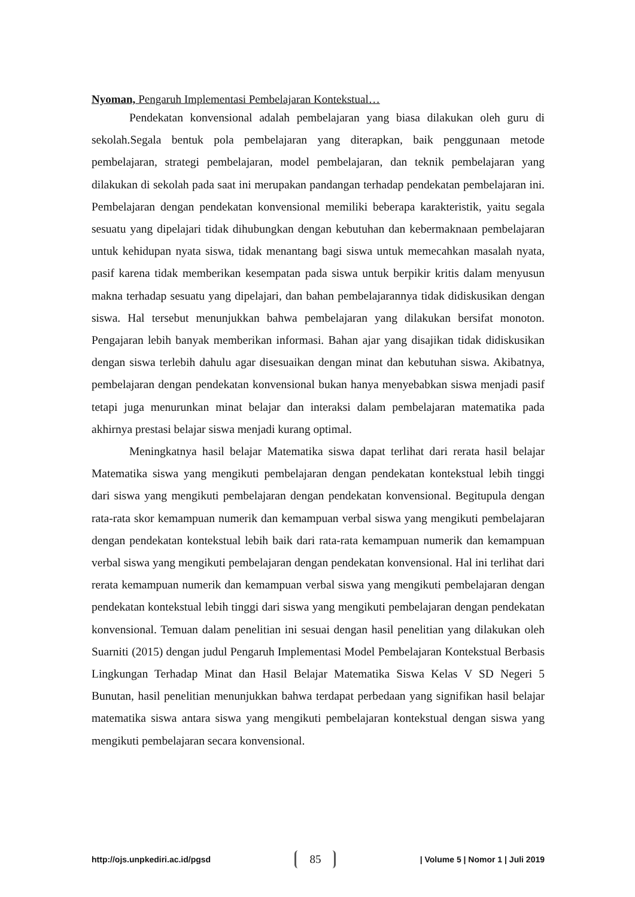Nyoman, Pengaruh Implementasi Pembelajaran Kontekstual…
Pendekatan konvensional adalah pembelajaran yang biasa dilakukan oleh guru di sekolah.Segala bentuk pola pembelajaran yang diterapkan, baik penggunaan metode pembelajaran, strategi pembelajaran, model pembelajaran, dan teknik pembelajaran yang dilakukan di sekolah pada saat ini merupakan pandangan terhadap pendekatan pembelajaran ini. Pembelajaran dengan pendekatan konvensional memiliki beberapa karakteristik, yaitu segala sesuatu yang dipelajari tidak dihubungkan dengan kebutuhan dan kebermaknaan pembelajaran untuk kehidupan nyata siswa, tidak menantang bagi siswa untuk memecahkan masalah nyata, pasif karena tidak memberikan kesempatan pada siswa untuk berpikir kritis dalam menyusun makna terhadap sesuatu yang dipelajari, dan bahan pembelajarannya tidak didiskusikan dengan siswa. Hal tersebut menunjukkan bahwa pembelajaran yang dilakukan bersifat monoton. Pengajaran lebih banyak memberikan informasi. Bahan ajar yang disajikan tidak didiskusikan dengan siswa terlebih dahulu agar disesuaikan dengan minat dan kebutuhan siswa. Akibatnya, pembelajaran dengan pendekatan konvensional bukan hanya menyebabkan siswa menjadi pasif tetapi juga menurunkan minat belajar dan interaksi dalam pembelajaran matematika pada akhirnya prestasi belajar siswa menjadi kurang optimal.
Meningkatnya hasil belajar Matematika siswa dapat terlihat dari rerata hasil belajar Matematika siswa yang mengikuti pembelajaran dengan pendekatan kontekstual lebih tinggi dari siswa yang mengikuti pembelajaran dengan pendekatan konvensional. Begitupula dengan rata-rata skor kemampuan numerik dan kemampuan verbal siswa yang mengikuti pembelajaran dengan pendekatan kontekstual lebih baik dari rata-rata kemampuan numerik dan kemampuan verbal siswa yang mengikuti pembelajaran dengan pendekatan konvensional. Hal ini terlihat dari rerata kemampuan numerik dan kemampuan verbal siswa yang mengikuti pembelajaran dengan pendekatan kontekstual lebih tinggi dari siswa yang mengikuti pembelajaran dengan pendekatan konvensional. Temuan dalam penelitian ini sesuai dengan hasil penelitian yang dilakukan oleh Suarniti (2015) dengan judul Pengaruh Implementasi Model Pembelajaran Kontekstual Berbasis Lingkungan Terhadap Minat dan Hasil Belajar Matematika Siswa Kelas V SD Negeri 5 Bunutan, hasil penelitian menunjukkan bahwa terdapat perbedaan yang signifikan hasil belajar matematika siswa antara siswa yang mengikuti pembelajaran kontekstual dengan siswa yang mengikuti pembelajaran secara konvensional.
http://ojs.unpkediri.ac.id/pgsd 85 | Volume 5 | Nomor 1 | Juli 2019